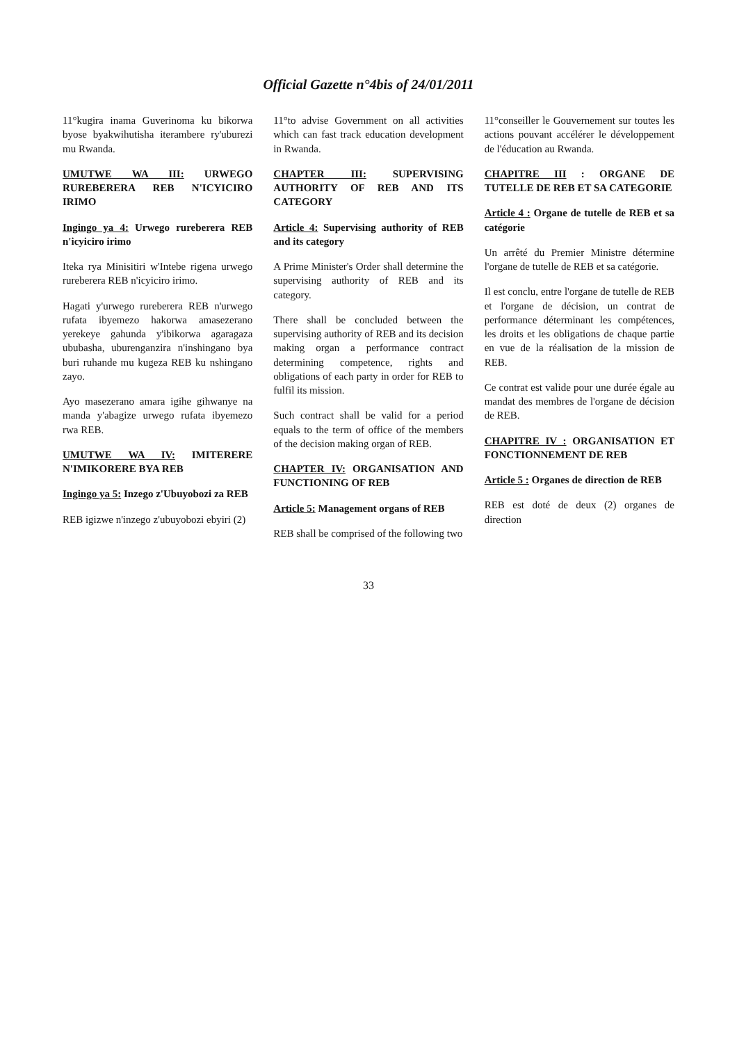Official Gazette n°4bis of 24/01/2011
11°kugira inama Guverinoma ku bikorwa byose byakwihutisha iterambere ry'uburezi mu Rwanda.
UMUTWE WA III: URWEGO RUREBERERA REB N'ICYICIRO IRIMO
Ingingo ya 4: Urwego rureberera REB n'icyiciro irimo
Iteka rya Minisitiri w'Intebe rigena urwego rureberera REB n'icyiciro irimo.
Hagati y'urwego rureberera REB n'urwego rufata ibyemezo hakorwa amasezerano yerekeye gahunda y'ibikorwa agaragaza ububasha, uburenganzira n'inshingano bya buri ruhande mu kugeza REB ku nshingano zayo.
Ayo masezerano amara igihe gihwanye na manda y'abagize urwego rufata ibyemezo rwa REB.
UMUTWE WA IV: IMITERERE N'IMIKORERE BYA REB
Ingingo ya 5: Inzego z'Ubuyobozi za REB
REB igizwe n'inzego z'ubuyobozi ebyiri (2)
11°to advise Government on all activities which can fast track education development in Rwanda.
CHAPTER III: SUPERVISING AUTHORITY OF REB AND ITS CATEGORY
Article 4: Supervising authority of REB and its category
A Prime Minister's Order shall determine the supervising authority of REB and its category.
There shall be concluded between the supervising authority of REB and its decision making organ a performance contract determining competence, rights and obligations of each party in order for REB to fulfil its mission.
Such contract shall be valid for a period equals to the term of office of the members of the decision making organ of REB.
CHAPTER IV: ORGANISATION AND FUNCTIONING OF REB
Article 5: Management organs of REB
REB shall be comprised of the following two
11°conseiller le Gouvernement sur toutes les actions pouvant accélérer le développement de l'éducation au Rwanda.
CHAPITRE III : ORGANE DE TUTELLE DE REB ET SA CATEGORIE
Article 4 : Organe de tutelle de REB et sa catégorie
Un arrêté du Premier Ministre détermine l'organe de tutelle de REB et sa catégorie.
Il est conclu, entre l'organe de tutelle de REB et l'organe de décision, un contrat de performance déterminant les compétences, les droits et les obligations de chaque partie en vue de la réalisation de la mission de REB.
Ce contrat est valide pour une durée égale au mandat des membres de l'organe de décision de REB.
CHAPITRE IV : ORGANISATION ET FONCTIONNEMENT DE REB
Article 5 : Organes de direction de REB
REB est doté de deux (2) organes de direction
33